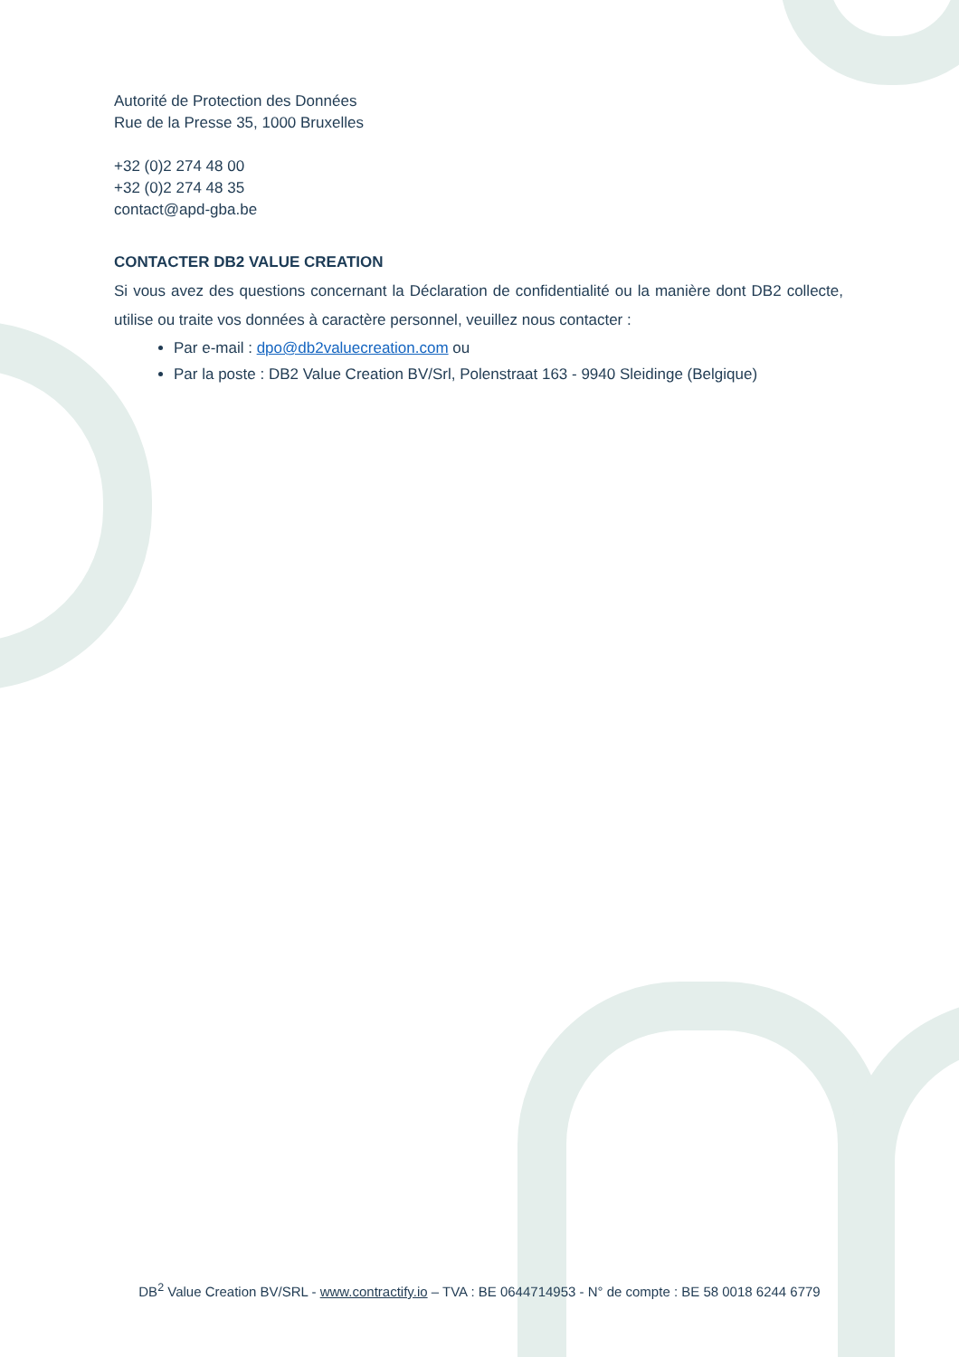Autorité de Protection des Données
Rue de la Presse 35, 1000 Bruxelles
+32 (0)2 274 48 00
+32 (0)2 274 48 35
contact@apd-gba.be
CONTACTER DB2 VALUE CREATION
Si vous avez des questions concernant la Déclaration de confidentialité ou la manière dont DB2 collecte, utilise ou traite vos données à caractère personnel, veuillez nous contacter :
Par e-mail : dpo@db2valuecreation.com ou
Par la poste : DB2 Value Creation BV/Srl, Polenstraat 163 - 9940 Sleidinge (Belgique)
DB<sup>2</sup> Value Creation BV/SRL - www.contractify.io – TVA : BE 0644714953 - N° de compte : BE 58 0018 6244 6779